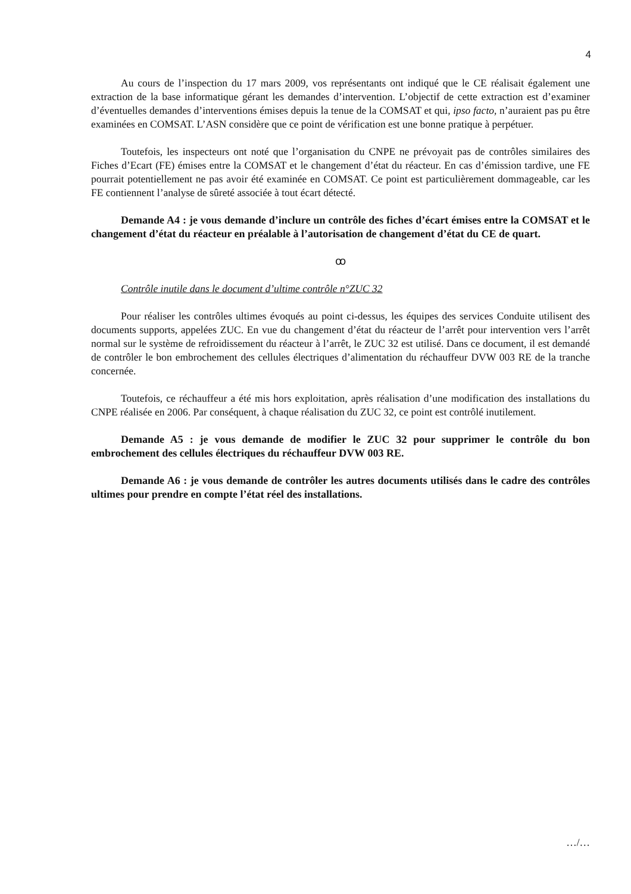4
Au cours de l’inspection du 17 mars 2009, vos représentants ont indiqué que le CE réalisait également une extraction de la base informatique gérant les demandes d’intervention. L’objectif de cette extraction est d’examiner d’éventuelles demandes d’interventions émises depuis la tenue de la COMSAT et qui, ipso facto, n’auraient pas pu être examinées en COMSAT. L’ASN considère que ce point de vérification est une bonne pratique à perpétuer.
Toutefois, les inspecteurs ont noté que l’organisation du CNPE ne prévoyait pas de contrôles similaires des Fiches d’Ecart (FE) émises entre la COMSAT et le changement d’état du réacteur. En cas d’émission tardive, une FE pourrait potentiellement ne pas avoir été examinée en COMSAT. Ce point est particulièrement dommageable, car les FE contiennent l’analyse de sûreté associée à tout écart détecté.
Demande A4 : je vous demande d’inclure un contrôle des fiches d’écart émises entre la COMSAT et le changement d’état du réacteur en préalable à l’autorisation de changement d’état du CE de quart.
ꝏ
Contrôle inutile dans le document d’ultime contrôle n°ZUC 32
Pour réaliser les contrôles ultimes évoqués au point ci-dessus, les équipes des services Conduite utilisent des documents supports, appelées ZUC. En vue du changement d’état du réacteur de l’arrêt pour intervention vers l’arrêt normal sur le système de refroidissement du réacteur à l’arrêt, le ZUC 32 est utilisé. Dans ce document, il est demandé de contrôler le bon embrochement des cellules électriques d’alimentation du réchauffeur DVW 003 RE de la tranche concernée.
Toutefois, ce réchauffeur a été mis hors exploitation, après réalisation d’une modification des installations du CNPE réalisée en 2006. Par conséquent, à chaque réalisation du ZUC 32, ce point est contrôlé inutilement.
Demande A5 : je vous demande de modifier le ZUC 32 pour supprimer le contrôle du bon embrochement des cellules électriques du réchauffeur DVW 003 RE.
Demande A6 : je vous demande de contrôler les autres documents utilisés dans le cadre des contrôles ultimes pour prendre en compte l’état réel des installations.
…/…